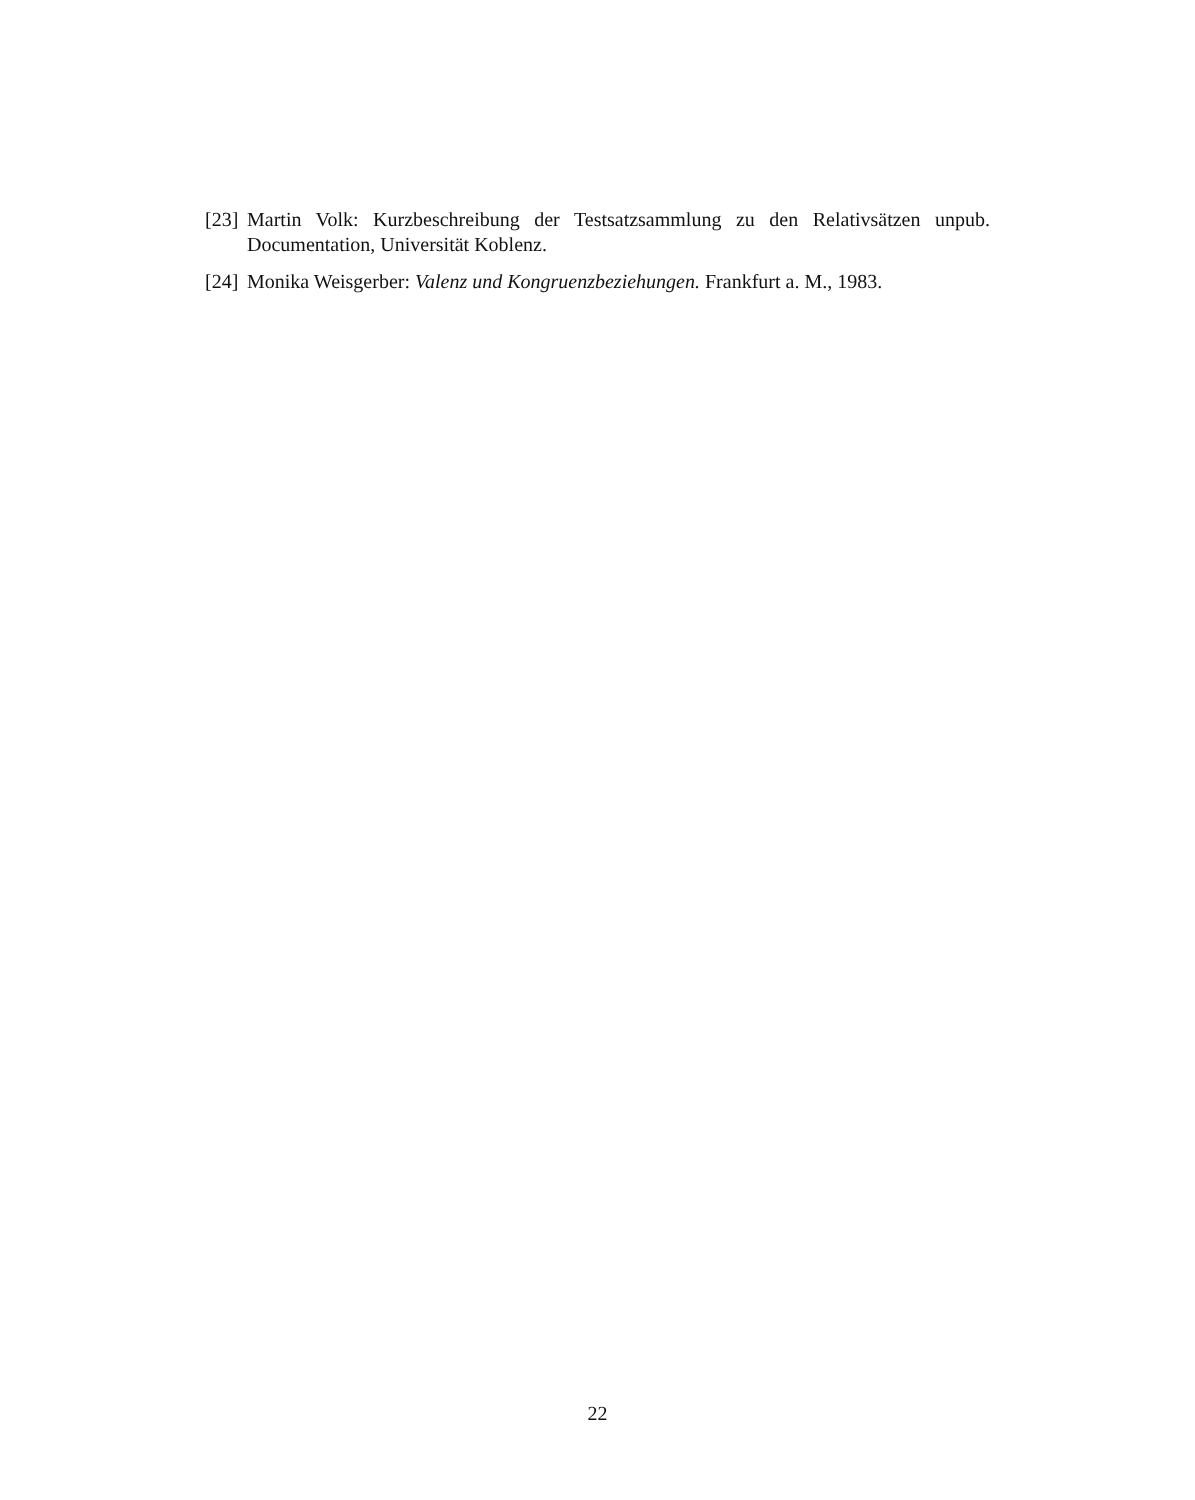[23] Martin Volk: Kurzbeschreibung der Testsatzsammlung zu den Relativsätzen unpub. Documentation, Universität Koblenz.
[24] Monika Weisgerber: Valenz und Kongruenzbeziehungen. Frankfurt a. M., 1983.
22